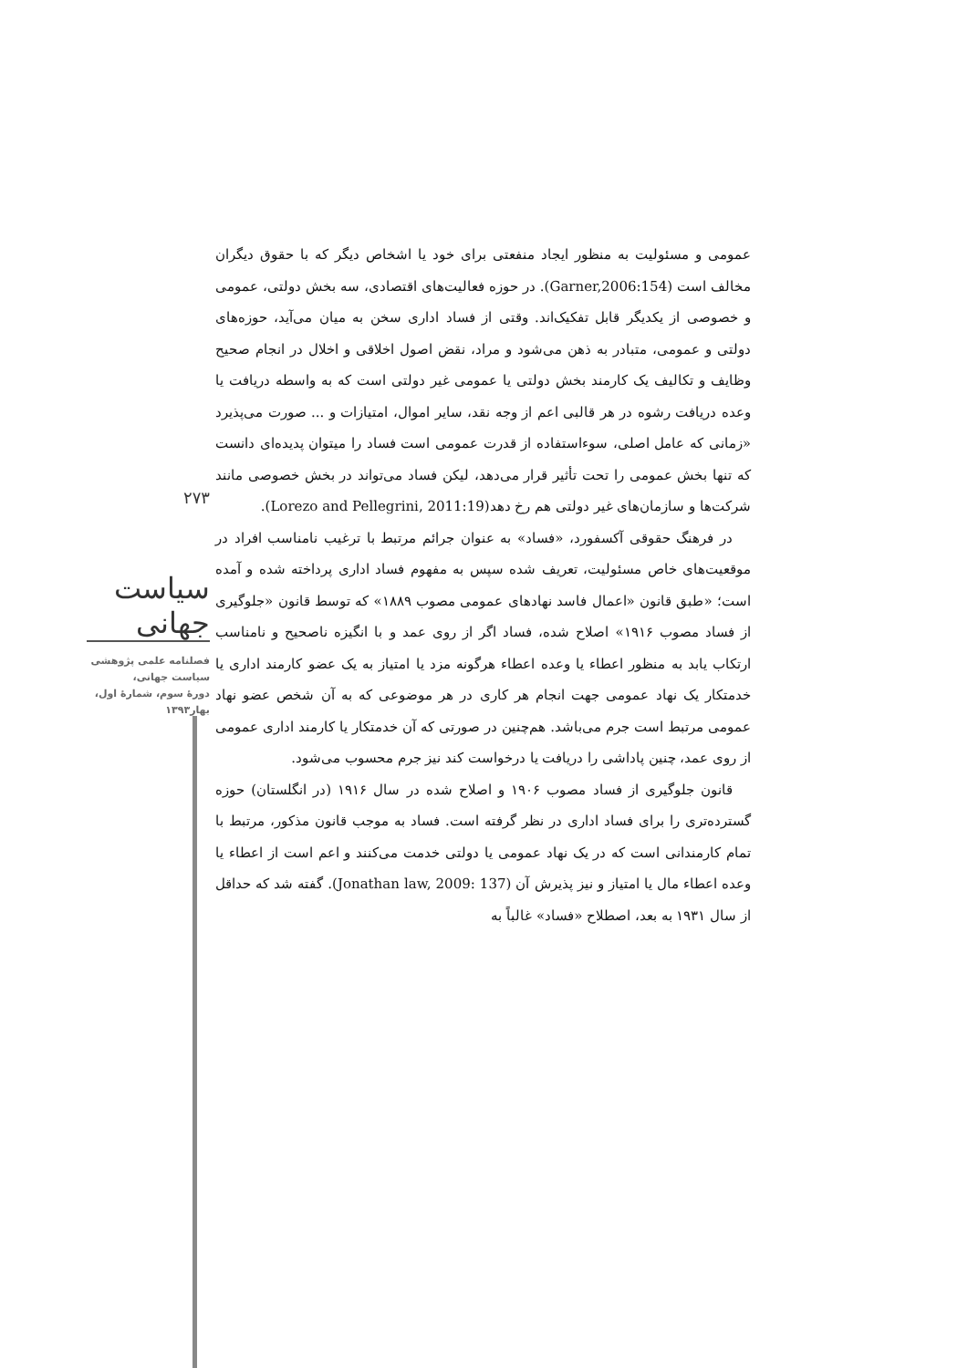۲۷۳
سیاست جهانی
فصلنامه علمی پژوهشی
سیاست جهانی،
دورۀ سوم، شمارۀ اول،
بهار۱۳۹۳
عمومی و مسئولیت به منظور ایجاد منفعتی برای خود یا اشخاص دیگر که با حقوق دیگران مخالف است (Garner,2006:154). در حوزه فعالیت‌های اقتصادی، سه بخش دولتی، عمومی و خصوصی از یکدیگر قابل تفکیک‌اند. وقتی از فساد اداری سخن به میان می‌آید، حوزه‌های دولتی و عمومی، متبادر به ذهن می‌شود و مراد، نقض اصول اخلاقی و اخلال در انجام صحیح وظایف و تکالیف یک کارمند بخش دولتی یا عمومی غیر دولتی است که به واسطه دریافت یا وعده دریافت رشوه در هر قالبی اعم از وجه نقد، سایر اموال، امتیازات و ... صورت می‌پذیرد «زمانی که عامل اصلی، سوءاستفاده از قدرت عمومی است فساد را میتوان پدیده‌ای دانست که تنها بخش عمومی را تحت تأثیر قرار می‌دهد، لیکن فساد می‌تواند در بخش خصوصی مانند شرکت‌ها و سازمان‌های غیر دولتی هم رخ دهد(Lorezo and Pellegrini, 2011:19).
در فرهنگ حقوقی آکسفورد، «فساد» به عنوان جرائم مرتبط با ترغیب نامناسب افراد در موقعیت‌های خاص مسئولیت، تعریف شده سپس به مفهوم فساد اداری پرداخته شده و آمده است؛ «طبق قانون «اعمال فاسد نهادهای عمومی مصوب ۱۸۸۹» که توسط قانون «جلوگیری از فساد مصوب ۱۹۱۶» اصلاح شده، فساد اگر از روی عمد و با انگیزه ناصحیح و نامناسب ارتکاب یابد به منظور اعطاء یا وعده اعطاء هرگونه مزد یا امتیاز به یک عضو کارمند اداری یا خدمتکار یک نهاد عمومی جهت انجام هر کاری در هر موضوعی که به آن شخص عضو نهاد عمومی مرتبط است جرم می‌باشد. هم‌چنین در صورتی که آن خدمتکار یا کارمند اداری عمومی از روی عمد، چنین پاداشی را دریافت یا درخواست کند نیز جرم محسوب می‌شود.
قانون جلوگیری از فساد مصوب ۱۹۰۶ و اصلاح شده در سال ۱۹۱۶ (در انگلستان) حوزه گسترده‌تری را برای فساد اداری در نظر گرفته است. فساد به موجب قانون مذکور، مرتبط با تمام کارمندانی است که در یک نهاد عمومی یا دولتی خدمت می‌کنند و اعم است از اعطاء یا وعده اعطاء مال یا امتیاز و نیز پذیرش آن (Jonathan law, 2009: 137). گفته شد که حداقل از سال ۱۹۳۱ به بعد، اصطلاح «فساد» غالباً به